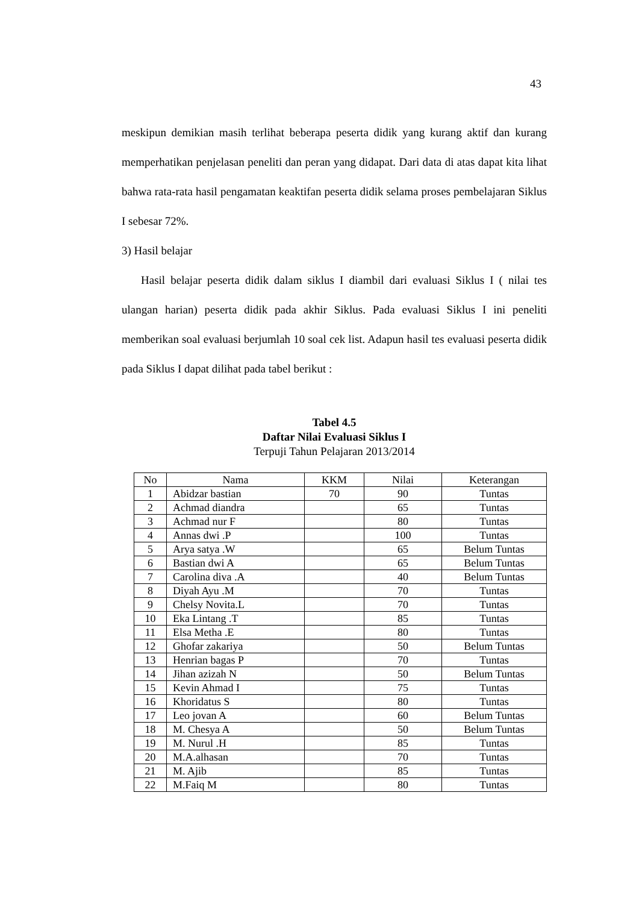43
meskipun demikian masih terlihat beberapa peserta didik yang kurang aktif dan kurang memperhatikan penjelasan peneliti dan peran yang didapat. Dari data di atas dapat kita lihat bahwa rata-rata hasil pengamatan keaktifan peserta didik selama proses pembelajaran Siklus I sebesar 72%.
3) Hasil belajar
Hasil belajar peserta didik dalam siklus I diambil dari evaluasi Siklus I ( nilai tes ulangan harian) peserta didik pada akhir Siklus. Pada evaluasi Siklus I ini peneliti memberikan soal evaluasi berjumlah 10 soal cek list. Adapun hasil tes evaluasi peserta didik pada Siklus I dapat dilihat pada tabel berikut :
Tabel 4.5
Daftar Nilai Evaluasi Siklus I
Terpuji Tahun Pelajaran 2013/2014
| No | Nama | KKM | Nilai | Keterangan |
| --- | --- | --- | --- | --- |
| 1 | Abidzar bastian | 70 | 90 | Tuntas |
| 2 | Achmad diandra | | 65 | Tuntas |
| 3 | Achmad nur F | | 80 | Tuntas |
| 4 | Annas dwi .P | | 100 | Tuntas |
| 5 | Arya satya .W | | 65 | Belum Tuntas |
| 6 | Bastian dwi A | | 65 | Belum Tuntas |
| 7 | Carolina diva .A | | 40 | Belum Tuntas |
| 8 | Diyah Ayu .M | | 70 | Tuntas |
| 9 | Chelsy Novita.L | | 70 | Tuntas |
| 10 | Eka Lintang .T | | 85 | Tuntas |
| 11 | Elsa Metha .E | | 80 | Tuntas |
| 12 | Ghofar zakariya | | 50 | Belum Tuntas |
| 13 | Henrian bagas P | | 70 | Tuntas |
| 14 | Jihan azizah N | | 50 | Belum Tuntas |
| 15 | Kevin Ahmad I | | 75 | Tuntas |
| 16 | Khoridatus S | | 80 | Tuntas |
| 17 | Leo jovan A | | 60 | Belum Tuntas |
| 18 | M. Chesya A | | 50 | Belum Tuntas |
| 19 | M. Nurul .H | | 85 | Tuntas |
| 20 | M.A.alhasan | | 70 | Tuntas |
| 21 | M. Ajib | | 85 | Tuntas |
| 22 | M.Faiq M | | 80 | Tuntas |